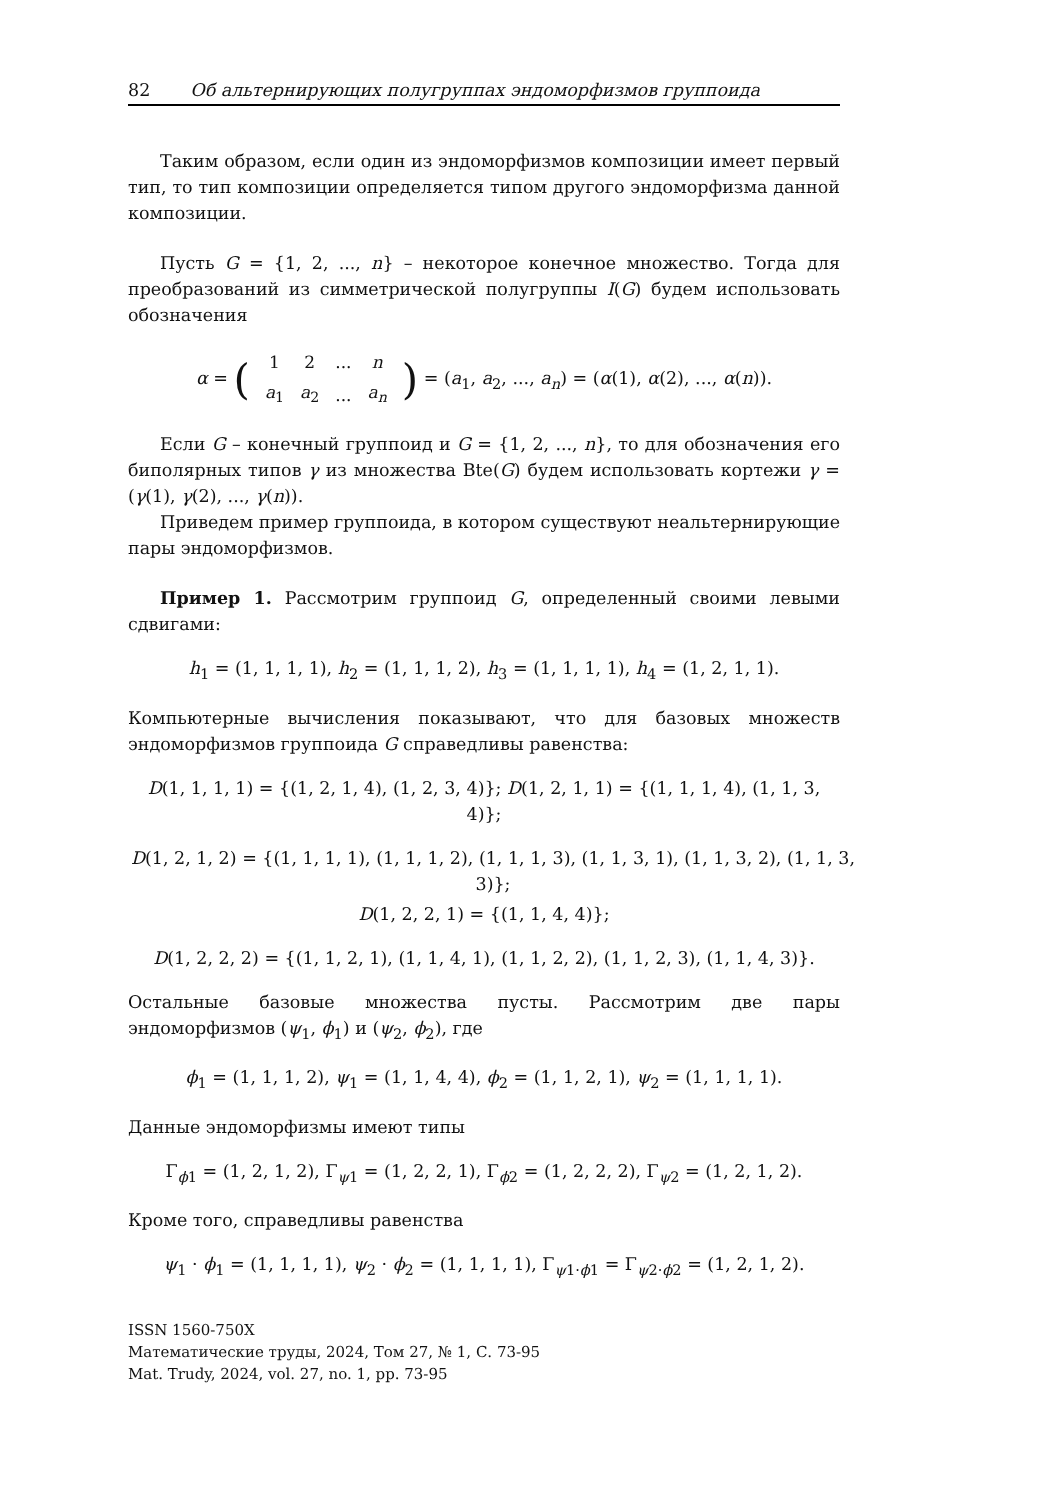82 Об альтернирующих полугруппах эндоморфизмов группоида
Таким образом, если один из эндоморфизмов композиции имеет первый тип, то тип композиции определяется типом другого эндоморфизма данной композиции.
Пусть G = {1, 2, ..., n} – некоторое конечное множество. Тогда для преобразований из симметрической полугруппы I(G) будем использовать обозначения
α = (
| 1 | 2 | ... | n |
| a<sub>1</sub> | a<sub>2</sub> | ... | a<sub>n</sub> |
) = (a<sub>1</sub>, a<sub>2</sub>, ..., a<sub>n</sub>) = (α(1), α(2), ..., α(n)).
Если G – конечный группоид и G = {1, 2, ..., n}, то для обозначения его биполярных типов γ из множества Bte(G) будем использовать кортежи γ = (γ(1), γ(2), ..., γ(n)).
Приведем пример группоида, в котором существуют неальтернирующие пары эндоморфизмов.
Пример 1. Рассмотрим группоид G, определенный своими левыми сдвигами:
h<sub>1</sub> = (1, 1, 1, 1), h<sub>2</sub> = (1, 1, 1, 2), h<sub>3</sub> = (1, 1, 1, 1), h<sub>4</sub> = (1, 2, 1, 1).
Компьютерные вычисления показывают, что для базовых множеств эндоморфизмов группоида G справедливы равенства:
D(1, 1, 1, 1) = {(1, 2, 1, 4), (1, 2, 3, 4)}; D(1, 2, 1, 1) = {(1, 1, 1, 4), (1, 1, 3, 4)};
D(1, 2, 1, 2) = {(1, 1, 1, 1), (1, 1, 1, 2), (1, 1, 1, 3), (1, 1, 3, 1), (1, 1, 3, 2), (1, 1, 3, 3)};
D(1, 2, 2, 1) = {(1, 1, 4, 4)};
D(1, 2, 2, 2) = {(1, 1, 2, 1), (1, 1, 4, 1), (1, 1, 2, 2), (1, 1, 2, 3), (1, 1, 4, 3)}.
Остальные базовые множества пусты. Рассмотрим две пары эндоморфизмов (ψ<sub>1</sub>, ϕ<sub>1</sub>) и (ψ<sub>2</sub>, ϕ<sub>2</sub>), где
ϕ<sub>1</sub> = (1, 1, 1, 2), ψ<sub>1</sub> = (1, 1, 4, 4), ϕ<sub>2</sub> = (1, 1, 2, 1), ψ<sub>2</sub> = (1, 1, 1, 1).
Данные эндоморфизмы имеют типы
Γ<sub>ϕ1</sub> = (1, 2, 1, 2), Γ<sub>ψ1</sub> = (1, 2, 2, 1), Γ<sub>ϕ2</sub> = (1, 2, 2, 2), Γ<sub>ψ2</sub> = (1, 2, 1, 2).
Кроме того, справедливы равенства
ψ<sub>1</sub> · ϕ<sub>1</sub> = (1, 1, 1, 1), ψ<sub>2</sub> · ϕ<sub>2</sub> = (1, 1, 1, 1), Γ<sub>ψ1·ϕ1</sub> = Γ<sub>ψ2·ϕ2</sub> = (1, 2, 1, 2).
ISSN 1560-750X
Математические труды, 2024, Том 27, № 1, С. 73-95
Mat. Trudy, 2024, vol. 27, no. 1, pp. 73-95